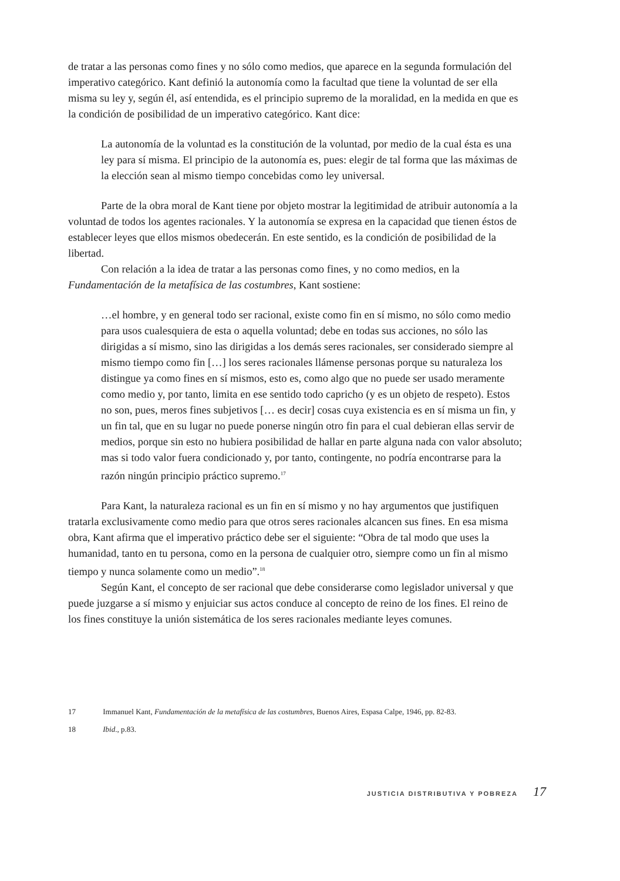de tratar a las personas como fines y no sólo como medios, que aparece en la segunda formulación del imperativo categórico. Kant definió la autonomía como la facultad que tiene la voluntad de ser ella misma su ley y, según él, así entendida, es el principio supremo de la moralidad, en la medida en que es la condición de posibilidad de un imperativo categórico. Kant dice:
La autonomía de la voluntad es la constitución de la voluntad, por medio de la cual ésta es una ley para sí misma. El principio de la autonomía es, pues: elegir de tal forma que las máximas de la elección sean al mismo tiempo concebidas como ley universal.
Parte de la obra moral de Kant tiene por objeto mostrar la legitimidad de atribuir autonomía a la voluntad de todos los agentes racionales. Y la autonomía se expresa en la capacidad que tienen éstos de establecer leyes que ellos mismos obedecerán. En este sentido, es la condición de posibilidad de la libertad.
Con relación a la idea de tratar a las personas como fines, y no como medios, en la Fundamentación de la metafísica de las costumbres, Kant sostiene:
…el hombre, y en general todo ser racional, existe como fin en sí mismo, no sólo como medio para usos cualesquiera de esta o aquella voluntad; debe en todas sus acciones, no sólo las dirigidas a sí mismo, sino las dirigidas a los demás seres racionales, ser considerado siempre al mismo tiempo como fin […] los seres racionales llámense personas porque su naturaleza los distingue ya como fines en sí mismos, esto es, como algo que no puede ser usado meramente como medio y, por tanto, limita en ese sentido todo capricho (y es un objeto de respeto). Estos no son, pues, meros fines subjetivos [… es decir] cosas cuya existencia es en sí misma un fin, y un fin tal, que en su lugar no puede ponerse ningún otro fin para el cual debieran ellas servir de medios, porque sin esto no hubiera posibilidad de hallar en parte alguna nada con valor absoluto; mas si todo valor fuera condicionado y, por tanto, contingente, no podría encontrarse para la razón ningún principio práctico supremo.<sup>17</sup>
Para Kant, la naturaleza racional es un fin en sí mismo y no hay argumentos que justifiquen tratarla exclusivamente como medio para que otros seres racionales alcancen sus fines. En esa misma obra, Kant afirma que el imperativo práctico debe ser el siguiente: “Obra de tal modo que uses la humanidad, tanto en tu persona, como en la persona de cualquier otro, siempre como un fin al mismo tiempo y nunca solamente como un medio”.<sup>18</sup>
Según Kant, el concepto de ser racional que debe considerarse como legislador universal y que puede juzgarse a sí mismo y enjuiciar sus actos conduce al concepto de reino de los fines. El reino de los fines constituye la unión sistemática de los seres racionales mediante leyes comunes.
17 Immanuel Kant, Fundamentación de la metafísica de las costumbres, Buenos Aires, Espasa Calpe, 1946, pp. 82-83.
18 Ibid., p.83.
JUSTICIA DISTRIBUTIVA Y POBREZA 17